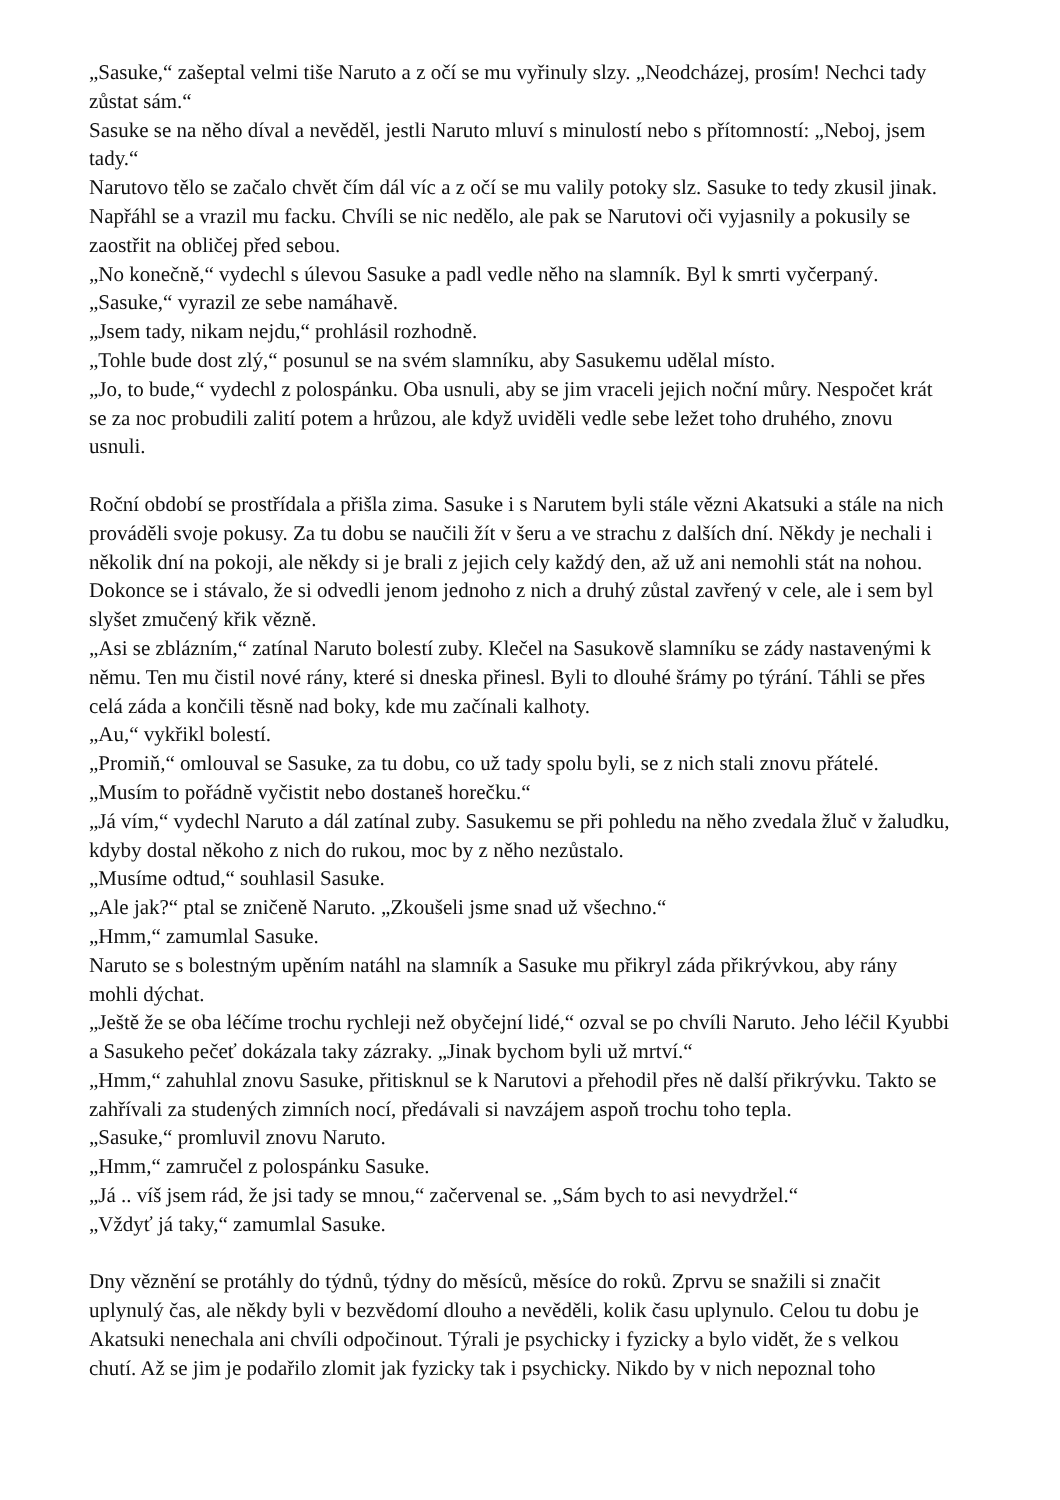„Sasuke,“ zašeptal velmi tiše Naruto a z očí se mu vyřinuly slzy. „Neodcházej, prosím! Nechci tady zůstat sám.“
Sasuke se na něho díval a nevěděl, jestli Naruto mluví s minulostí nebo s přítomností: „Neboj, jsem tady.“
Narutovo tělo se začalo chvět čím dál víc a z očí se mu valily potoky slz. Sasuke to tedy zkusil jinak. Napřáhl se a vrazil mu facku. Chvíli se nic nedělo, ale pak se Narutovi oči vyjasnily a pokusily se zaostřit na obličej před sebou.
„No konečně,“ vydechl s úlevou Sasuke a padl vedle něho na slamník. Byl k smrti vyčerpaný.
„Sasuke,“ vyrazil ze sebe namáhavě.
„Jsem tady, nikam nejdu,“ prohlásil rozhodně.
„Tohle bude dost zlý,“ posunul se na svém slamníku, aby Sasukemu udělal místo.
„Jo, to bude,“ vydechl z polospánku. Oba usnuli, aby se jim vraceli jejich noční můry. Nespočet krát se za noc probudili zalití potem a hrůzou, ale když uviděli vedle sebe ležet toho druhého, znovu usnuli.
Roční období se prostřídala a přišla zima. Sasuke i s Narutem byli stále vězni Akatsuki a stále na nich prováděli svoje pokusy. Za tu dobu se naučili žít v šeru a ve strachu z dalších dní. Někdy je nechali i několik dní na pokoji, ale někdy si je brali z jejich cely každý den, až už ani nemohli stát na nohou. Dokonce se i stávalo, že si odvedli jenom jednoho z nich a druhý zůstal zavřený v cele, ale i sem byl slyšet zmučený křik vězně.
„Asi se zblázním,“ zatínal Naruto bolestí zuby. Klečel na Sasukově slamníku se zády nastavenými k němu. Ten mu čistil nové rány, které si dneska přinesl. Byli to dlouhé šrámy po týrání. Táhli se přes celá záda a končili těsně nad boky, kde mu začínali kalhoty.
„Au,“ vykřikl bolestí.
„Promiň,“ omlouval se Sasuke, za tu dobu, co už tady spolu byli, se z nich stali znovu přátelé. „Musím to pořádně vyčistit nebo dostaneš horečku.“
„Já vím,“ vydechl Naruto a dál zatínal zuby. Sasukemu se při pohledu na něho zvedala žluč v žaludku, kdyby dostal někoho z nich do rukou, moc by z něho nezůstalo.
„Musíme odtud,“ souhlasil Sasuke.
„Ale jak?“ ptal se zničeně Naruto. „Zkoušeli jsme snad už všechno.“
„Hmm,“ zamumlal Sasuke.
Naruto se s bolestným upěním natáhl na slamník a Sasuke mu přikryl záda přikrývkou, aby rány mohli dýchat.
„Ještě že se oba léčíme trochu rychleji než obyčejní lidé,“ ozval se po chvíli Naruto. Jeho léčil Kyubbi a Sasukeho pečeť dokázala taky zázraky. „Jinak bychom byli už mrtví.“
„Hmm,“ zahuhlal znovu Sasuke, přitisknul se k Narutovi a přehodil přes ně další přikrývku. Takto se zahřívali za studených zimních nocí, předávali si navzájem aspoň trochu toho tepla.
„Sasuke,“ promluvil znovu Naruto.
„Hmm,“ zamručel z polospánku Sasuke.
„Já .. víš jsem rád, že jsi tady se mnou,“ začervenal se. „Sám bych to asi nevydržel.“
„Vždyť já taky,“ zamumlal Sasuke.
Dny věznění se protáhly do týdnů, týdny do měsíců, měsíce do roků. Zprvu se snažili si značit uplynulý čas, ale někdy byli v bezvědomí dlouho a nevěděli, kolik času uplynulo. Celou tu dobu je Akatsuki nenechala ani chvíli odpočinout. Týrali je psychicky i fyzicky a bylo vidět, že s velkou chutí. Až se jim je podařilo zlomit jak fyzicky tak i psychicky. Nikdo by v nich nepoznal toho